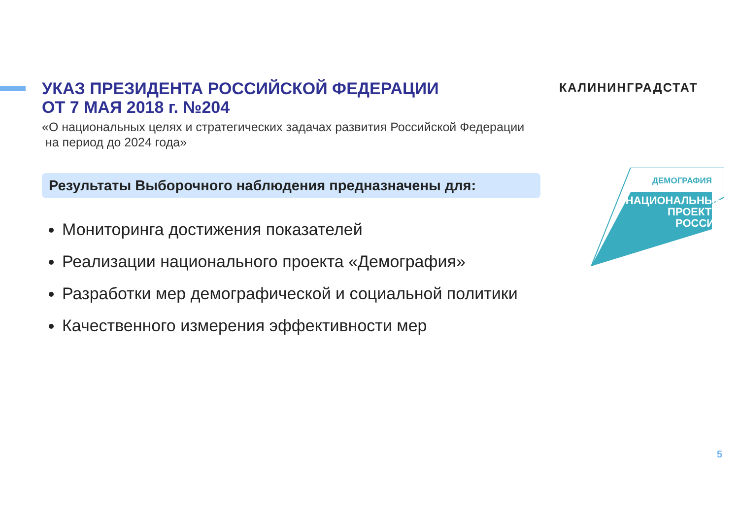УКАЗ ПРЕЗИДЕНТА РОССИЙСКОЙ ФЕДЕРАЦИИ
ОТ 7 МАЯ 2018 г. №204
«О национальных целях и стратегических задачах развития Российской Федерации
на период до 2024 года»
КАЛИНИНГРАДСТАТ
Результаты Выборочного наблюдения предназначены для:
Мониторинга достижения показателей
Реализации национального проекта «Демография»
Разработки мер демографической и социальной политики
Качественного измерения эффективности мер
ДЕМОГРАФИЯ
НАЦИОНАЛЬНЫЕ
ПРОЕКТЫ
РОССИИ
5